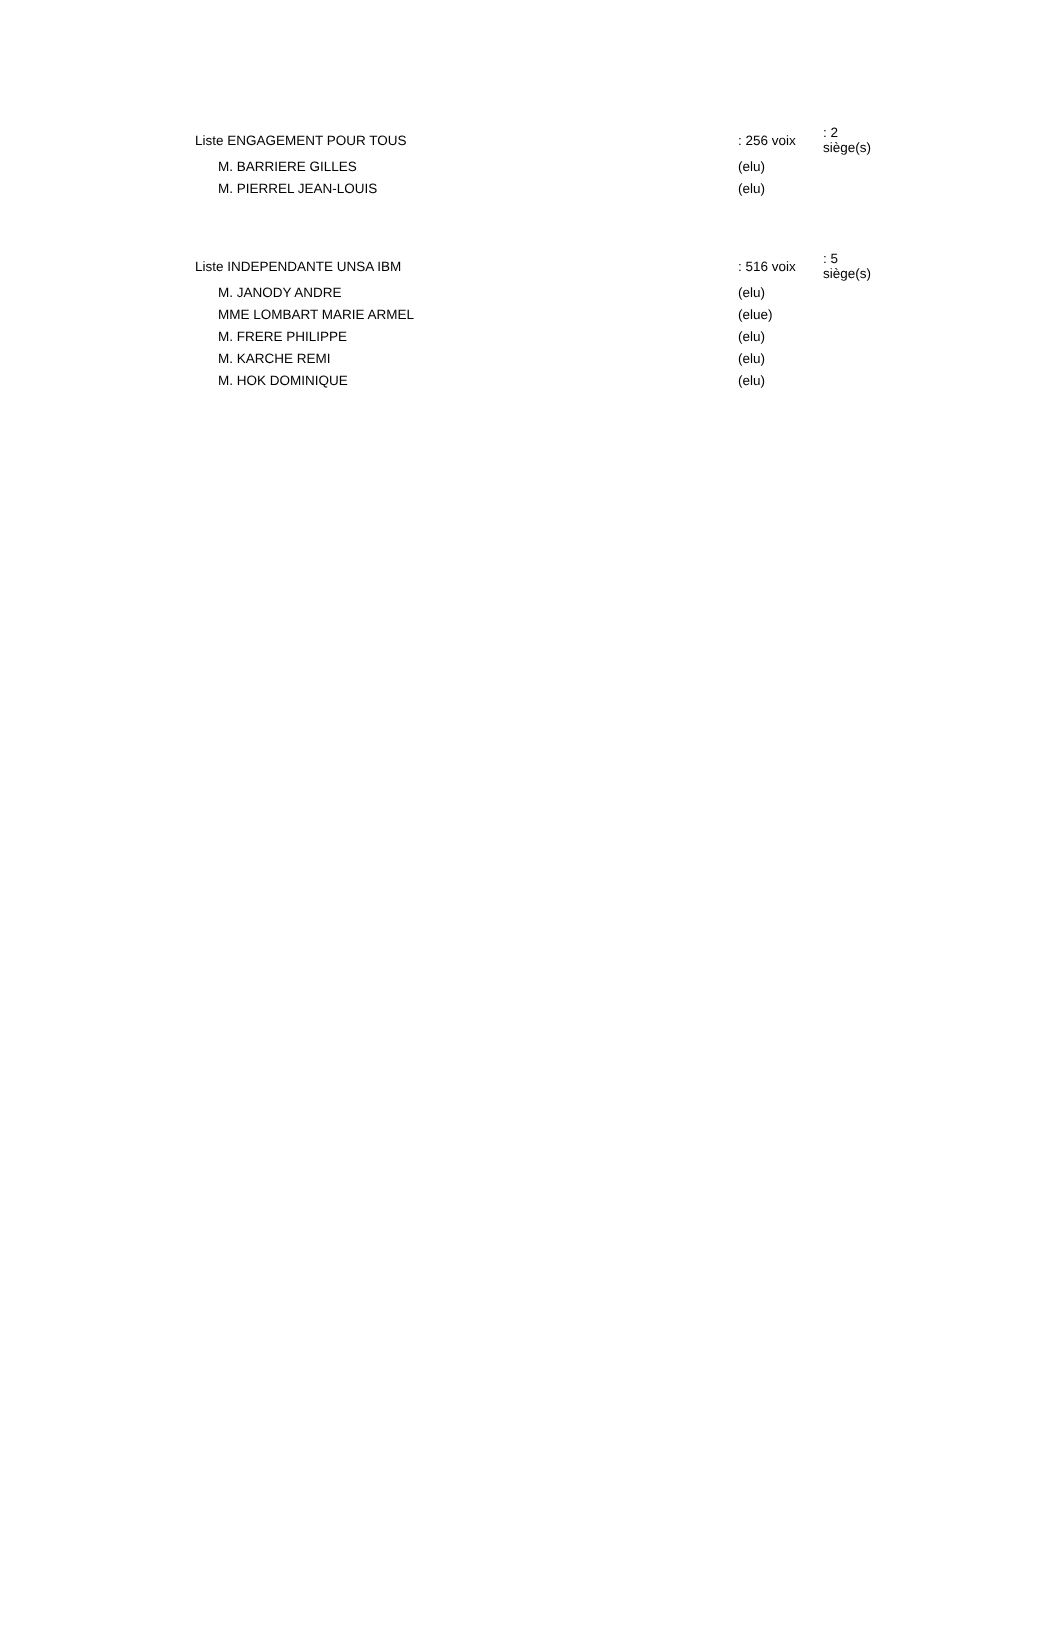| Liste ENGAGEMENT POUR TOUS | : 256 voix | : 2 siège(s) |
| M. BARRIERE GILLES | (elu) | |
| M. PIERREL JEAN-LOUIS | (elu) | |
| Liste INDEPENDANTE UNSA IBM | : 516 voix | : 5 siège(s) |
| M. JANODY ANDRE | (elu) | |
| MME LOMBART MARIE ARMEL | (elue) | |
| M. FRERE PHILIPPE | (elu) | |
| M. KARCHE REMI | (elu) | |
| M. HOK DOMINIQUE | (elu) | |